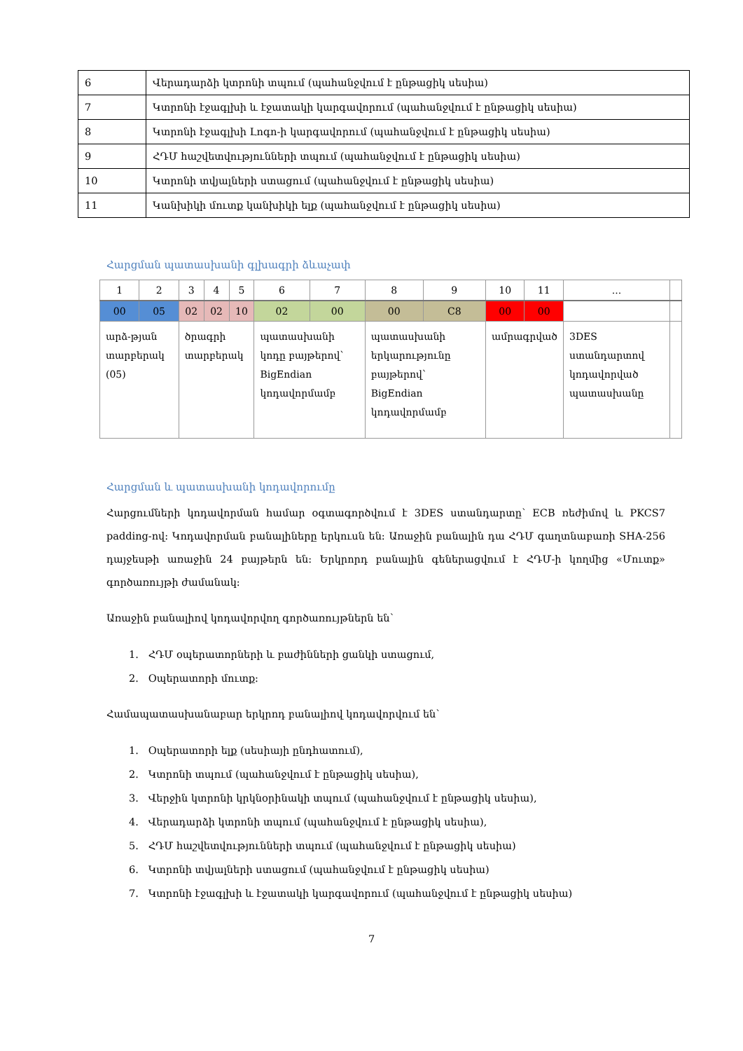| 6 | Վերադարձի կտրոնի տպում (պահանջվում է ընթացիկ սեսիա) |
| 7 | Կտրոնի էջագլխի և էջատակի կարգավորում (պահանջվում է ընթացիկ սեսիա) |
| 8 | Կտրոնի էջագլխի Լոգո-ի կարգավորում (պահանջվում է ընթացիկ սեսիա) |
| 9 | ՀԴՄ հաշվետվությունների տպում (պահանջվում է ընթացիկ սեսիա) |
| 10 | Կտրոնի տվյալների ստացում (պահանջվում է ընթացիկ սեսիա) |
| 11 | Կանխիկի մուտք կանխիկի ելք (պահանջվում է ընթացիկ սեսիա) |
Հարցման պատասխանի գլխագրի ձևաչափ
| 1 | 2 | 3 | 4 | 5 | 6 | 7 | 8 | 9 | 10 | 11 | ... | |
| 00 | 05 | 02 | 02 | 10 | 02 | 00 | 00 | C8 | 00 | 00 | | |
| արձ-թյան տարբերակ (05) | | ծրագրի տարբերակ | | | պատասխանի կոդը բայթերով՝ BigEndian կոդավորմամբ | | պատասխանի երկարությունը բայթերով՝ BigEndian կոդավորմամբ | | ամրագրված | | 3DES ստանդարտով կոդավորված պատասխանը | |
Հարցման և պատասխանի կոդավորումը
Հարցումների կոդավորման համար օգտագործվում է 3DES ստանդարտը՝ ECB ռեժիմով և PKCS7 padding-ով: Կոդավորման բանալիները երկուսն են: Առաջին բանալին դա ՀԴՄ գաղտնաբառի SHA-256 դայջեսթի առաջին 24 բայթերն են: Երկրորդ բանալին գեներացվում է ՀԴՄ-ի կողմից «Մուտք» գործառույթի ժամանակ:
Առաջին բանալիով կոդավորվող գործառույթներն են՝
1. ՀԴՄ օպերատորների և բաժինների ցանկի ստացում,
2. Օպերատորի մուտք:
Համապատասխանաբար երկրոդ բանալիով կոդավորվում են՝
1. Օպերատորի ելք (սեսիայի ընդհատում),
2. Կտրոնի տպում (պահանջվում է ընթացիկ սեսիա),
3. Վերջին կտրոնի կրկնօրինակի տպում (պահանջվում է ընթացիկ սեսիա),
4. Վերադարձի կտրոնի տպում (պահանջվում է ընթացիկ սեսիա),
5. ՀԴՄ հաշվետվությունների տպում (պահանջվում է ընթացիկ սեսիա)
6. Կտրոնի տվյալների ստացում (պահանջվում է ընթացիկ սեսիա)
7. Կտրոնի էջագլխի և էջատակի կարգավորում (պահանջվում է ընթացիկ սեսիա)
7